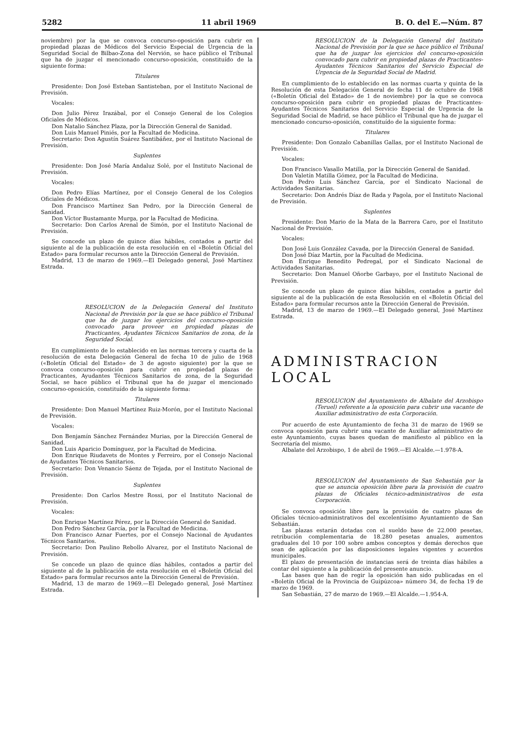5282 11 abril 1969 B. O. del E.—Núm. 87
noviembre) por la que se convoca concurso-oposición para cubrir en propiedad plazas de Médicos del Servicio Especial de Urgencia de la Seguridad Social de Bilbao-Zona del Nervión, se hace público el Tribunal que ha de juzgar el mencionado concurso-oposición, constituído de la siguiente forma:
Titulares
Presidente: Don José Esteban Santisteban, por el Instituto Nacional de Previsión.
Vocales:
Don Julio Pérez Irazábal, por el Consejo General de los Colegios Oficiales de Médicos.
Don Natalio Sánchez Plaza, por la Dirección General de Sanidad.
Don Luis Manuel Piniés, por la Facultad de Medicina.
Secretario: Don Agustín Suárez Santibáñez, por el Instituto Nacional de Previsión.
Suplentes
Presidente: Don José María Andaluz Solé, por el Instituto Nacional de Previsión.
Vocales:
Don Pedro Elías Martínez, por el Consejo General de los Colegios Oficiales de Médicos.
Don Francisco Martínez San Pedro, por la Dirección General de Sanidad.
Don Víctor Bustamante Murga, por la Facultad de Medicina.
Secretario: Don Carlos Arenal de Simón, por el Instituto Nacional de Previsión.
Se concede un plazo de quince días hábiles, contados a partir del siguiente al de la publicación de esta resolución en el «Boletín Oficial del Estado» para formular recursos ante la Dirección General de Previsión.
Madrid, 13 de marzo de 1969.—El Delegado general, José Martínez Estrada.
RESOLUCION de la Delegación General del Instituto Nacional de Previsión por la que se hace público el Tribunal que ha de juzgar los ejercicios del concurso-oposición convocado para proveer en propiedad plazas de Practicantes, Ayudantes Técnicos Sanitarios de zona, de la Seguridad Social.
En cumplimiento de lo establecido en las normas tercera y cuarta de la resolución de esta Delegación General de fecha 10 de julio de 1968 («Boletín Oficial del Estado» de 3 de agosto siguiente) por la que se convoca concurso-oposición para cubrir en propiedad plazas de Practicantes, Ayudantes Técnicos Sanitarios de zona, de la Seguridad Social, se hace público el Tribunal que ha de juzgar el mencionado concurso-oposición, constituído de la siguiente forma:
Titulares
Presidente: Don Manuel Martínez Ruiz-Morón, por el Instituto Nacional de Previsión.
Vocales:
Don Benjamín Sánchez Fernández Murias, por la Dirección General de Sanidad.
Don Luis Aparicio Domínguez, por la Facultad de Medicina.
Don Enrique Riudavets de Montes y Ferreiro, por el Consejo Nacional de Ayudantes Técnicos Sanitarios.
Secretario: Don Venancio Sáenz de Tejada, por el Instituto Nacional de Previsión.
Suplentes
Presidente: Don Carlos Mestre Rossi, por el Instituto Nacional de Previsión.
Vocales:
Don Enrique Martínez Pérez, por la Dirección General de Sanidad.
Don Pedro Sánchez García, por la Facultad de Medicina.
Don Francisco Aznar Fuertes, por el Consejo Nacional de Ayudantes Técnicos Sanitarios.
Secretario: Don Paulino Rebollo Alvarez, por el Instituto Nacional de Previsión.
Se concede un plazo de quince días hábiles, contados a partir del siguiente al de la publicación de esta resolución en el «Boletín Oficial del Estado» para formular recursos ante la Dirección General de Previsión.
Madrid, 13 de marzo de 1969.—El Delegado general, José Martínez Estrada.
RESOLUCION de la Delegación General del Instituto Nacional de Previsión por la que se hace público el Tribunal que ha de juzgar los ejercicios del concurso-oposición convocado para cubrir en propiedad plazas de Practicantes-Ayudantes Técnicos Sanitarios del Servicio Especial de Urgencia de la Seguridad Social de Madrid.
En cumplimiento de lo establecido en las normas cuarta y quinta de la Resolución de esta Delegación General de fecha 11 de octubre de 1968 («Boletín Oficial del Estado» de 1 de noviembre) por la que se convoca concurso-oposición para cubrir en propiedad plazas de Practicantes-Ayudantes Técnicos Sanitarios del Servicio Especial de Urgencia de la Seguridad Social de Madrid, se hace público el Tribunal que ha de juzgar el mencionado concurso-oposición, constituído de la siguiente forma:
Titulares
Presidente: Don Gonzalo Cabanillas Gallas, por el Instituto Nacional de Previsión.
Vocales:
Don Francisco Vasallo Matilla, por la Dirección General de Sanidad.
Don Valetín Matilla Gómez, por la Facultad de Medicina.
Don Pedro Luis Sánchez García, por el Sindicato Nacional de Actividades Sanitarias.
Secretario: Don Andrés Díaz de Rada y Pagola, por el Instituto Nacional de Previsión.
Suplentes
Presidente: Don Mario de la Mata de la Barrera Caro, por el Instituto Nacional de Previsión.
Vocales:
Don José Luis González Cavada, por la Dirección General de Sanidad.
Don José Díaz Martín, por la Facultad de Medicina.
Don Enrique Benedito Pedregal, por el Sindicato Nacional de Actividades Sanitarias.
Secretario: Don Manuel Oñorbe Garbayo, por el Instituto Nacional de Previsión.
Se concede un plazo de quince días hábiles, contados a partir del siguiente al de la publicación de esta Resolución en el «Boletín Oficial del Estado» para formular recursos ante la Dirección General de Previsión.
Madrid, 13 de marzo de 1969.—El Delegado general, José Martínez Estrada.
ADMINISTRACION LOCAL
RESOLUCION del Ayuntamiento de Albalate del Arzobispo (Teruel) referente a la oposición para cubrir una vacante de Auxiliar administrativo de esta Corporación.
Por acuerdo de este Ayuntamiento de fecha 31 de marzo de 1969 se convoca oposición para cubrir una vacante de Auxiliar administrativo de este Ayuntamiento, cuyas bases quedan de manifiesto al público en la Secretaría del mismo.
Albalate del Arzobispo, 1 de abril de 1969.—El Alcalde.—1.978-A.
RESOLUCION del Ayuntamiento de San Sebastián por la que se anuncia oposición libre para la provisión de cuatro plazas de Oficiales técnico-administrativos de esta Corporación.
Se convoca oposición libre para la provisión de cuatro plazas de Oficiales técnico-administrativos del excelentísimo Ayuntamiento de San Sebastián.
Las plazas estarán dotadas con el sueldo base de 22.000 pesetas, retribución complementaria de 18.280 pesetas anuales, aumentos graduales del 10 por 100 sobre ambos conceptos y demás derechos que sean de aplicación por las disposiciones legales vigentes y acuerdos municipales.
El plazo de presentación de instancias será de treinta días hábiles a contar del siguiente a la publicación del presente anuncio.
Las bases que han de regir la oposición han sido publicadas en el «Boletín Oficial de la Provincia de Guipúzcoa» número 34, de fecha 19 de marzo de 1969.
San Sebastián, 27 de marzo de 1969.—El Alcalde.—1.954-A.